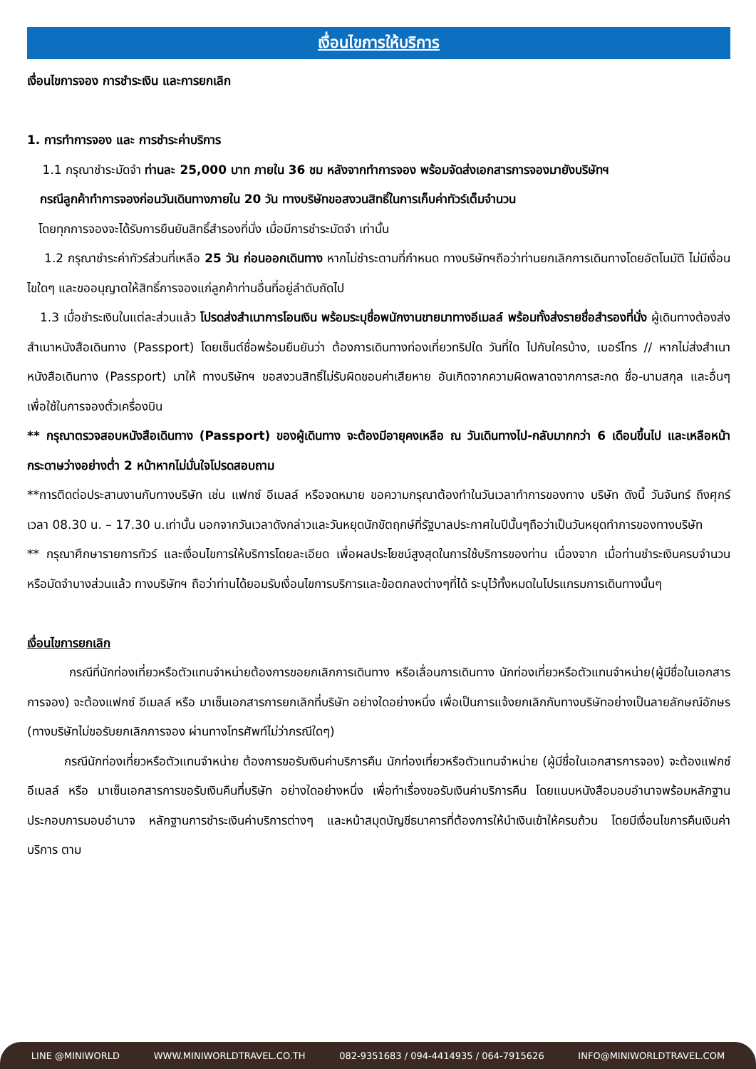เงื่อนไขการให้บริการ
เงื่อนไขการจอง การชำระเงิน และการยกเลิก
1. การทำการจอง และ การชำระค่าบริการ
1.1 กรุณาชำระมัดจำ ท่านละ 25,000 บาท ภายใน 36 ชม หลังจากทำการจอง พร้อมจัดส่งเอกสารการจองมายังบริษัทฯ
กรณีลูกค้าทำการจองก่อนวันเดินทางภายใน 20 วัน ทางบริษัทขอสงวนสิทธิ์ในการเก็บค่าทัวร์เต็มจำนวน
โดยทุกการจองจะได้รับการยืนยันสิทธิ์สำรองที่นั่ง เมื่อมีการชำระมัดจำ เท่านั้น
1.2 กรุณาชำระค่าทัวร์ส่วนที่เหลือ 25 วัน ก่อนออกเดินทาง หากไม่ชำระตามที่กำหนด ทางบริษัทฯถือว่าท่านยกเลิกการเดินทางโดยอัตโนมัติ ไม่มีเงื่อนไขใดๆ และขออนุญาตให้สิทธิ์การจองแก่ลูกค้าท่านอื่นที่อยู่ลำดับถัดไป
1.3 เมื่อชำระเงินในแต่ละส่วนแล้ว โปรดส่งสำเนาการโอนเงิน พร้อมระบุชื่อพนักงานขายมาทางอีเมลล์ พร้อมทั้งส่งรายชื่อสำรองที่นั่ง ผู้เดินทางต้องส่งสำเนาหนังสือเดินทาง (Passport) โดยเซ็นต์ชื่อพร้อมยืนยันว่า ต้องการเดินทางท่องเที่ยวทริปใด วันที่ใด ไปกับใครบ้าง, เบอร์โทร // หากไม่ส่งสำเนาหนังสือเดินทาง (Passport) มาให้ ทางบริษัทฯ ขอสงวนสิทธิ์ไม่รับผิดชอบค่าเสียหาย อันเกิดจากความผิดพลาดจากการสะกด ชื่อ-นามสกุล และอื่นๆ เพื่อใช้ในการจองตั๋วเครื่องบิน
** กรุณาตรวจสอบหนังสือเดินทาง (Passport) ของผู้เดินทาง จะต้องมีอายุคงเหลือ ณ วันเดินทางไป-กลับมากกว่า 6 เดือนขึ้นไป และเหลือหน้ากระดาษว่างอย่างต่ำ 2 หน้าหากไม่มั่นใจโปรดสอบถาม
**การติดต่อประสานงานกับทางบริษัท เช่น แฟกซ์ อีเมลล์ หรือจดหมาย ขอความกรุณาต้องทำในวันเวลาทำการของทาง บริษัท ดังนี้ วันจันทร์ ถึงศุกร์ เวลา 08.30 น. – 17.30 น.เท่านั้น นอกจากวันเวลาดังกล่าวและวันหยุดนักขัตฤกษ์ที่รัฐบาลประกาศในปีนั้นๆถือว่าเป็นวันหยุดทำการของทางบริษัท
** กรุณาศึกษารายการทัวร์ และเงื่อนไขการให้บริการโดยละเอียด เพื่อผลประโยชน์สูงสุดในการใช้บริการของท่าน เนื่องจาก เมื่อท่านชำระเงินครบจำนวนหรือมัดจำบางส่วนแล้ว ทางบริษัทฯ ถือว่าท่านได้ยอมรับเงื่อนไขการบริการและข้อตกลงต่างๆที่ได้ ระบุไว้ทั้งหมดในโปรแกรมการเดินทางนั้นๆ
เงื่อนไขการยกเลิก
กรณีที่นักท่องเที่ยวหรือตัวแทนจำหน่ายต้องการขอยกเลิกการเดินทาง หรือเลื่อนการเดินทาง นักท่องเที่ยวหรือตัวแทนจำหน่าย(ผู้มีชื่อในเอกสารการจอง) จะต้องแฟกซ์ อีเมลล์ หรือ มาเซ็นเอกสารการยกเลิกที่บริษัท อย่างใดอย่างหนึ่ง เพื่อเป็นการแจ้งยกเลิกกับทางบริษัทอย่างเป็นลายลักษณ์อักษร (ทางบริษัทไม่ขอรับยกเลิกการจอง ผ่านทางโทรศัพท์ไม่ว่ากรณีใดๆ)
กรณีนักท่องเที่ยวหรือตัวแทนจำหน่าย ต้องการขอรับเงินค่าบริการคืน นักท่องเที่ยวหรือตัวแทนจำหน่าย (ผู้มีชื่อในเอกสารการจอง) จะต้องแฟกซ์ อีเมลล์ หรือ มาเซ็นเอกสารการขอรับเงินคืนที่บริษัท อย่างใดอย่างหนึ่ง เพื่อทำเรื่องขอรับเงินค่าบริการคืน โดยแนบหนังสือมอบอำนาจพร้อมหลักฐานประกอบการมอบอำนาจ หลักฐานการชำระเงินค่าบริการต่างๆ และหน้าสมุดบัญชีธนาคารที่ต้องการให้นำเงินเข้าให้ครบถ้วน โดยมีเงื่อนไขการคืนเงินค่าบริการ ตาม
LINE @MINIWORLD WWW.MINIWORLDTRAVEL.CO.TH 082-9351683 / 094-4414935 / 064-7915626 INFO@MINIWORLDTRAVEL.COM